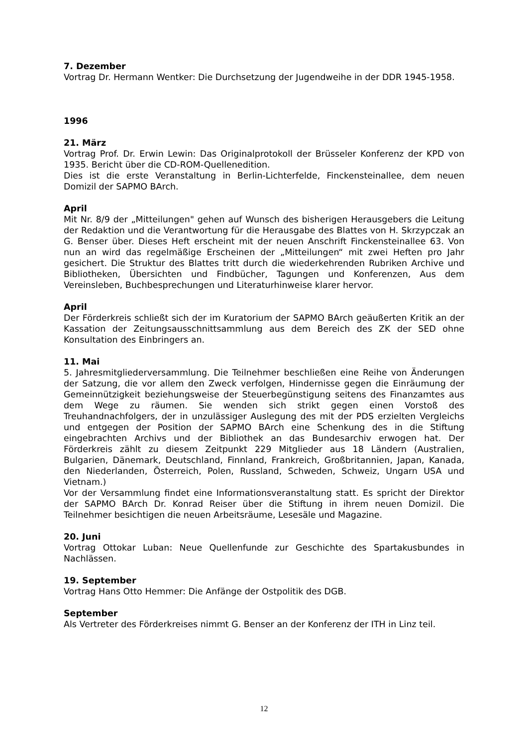7. Dezember
Vortrag Dr. Hermann Wentker: Die Durchsetzung der Jugendweihe in der DDR 1945-1958.
1996
21. März
Vortrag Prof. Dr. Erwin Lewin: Das Originalprotokoll der Brüsseler Konferenz der KPD von 1935. Bericht über die CD-ROM-Quellenedition.
Dies ist die erste Veranstaltung in Berlin-Lichterfelde, Finckensteinallee, dem neuen Domizil der SAPMO BArch.
April
Mit Nr. 8/9 der „Mitteilungen" gehen auf Wunsch des bisherigen Herausgebers die Leitung der Redaktion und die Verantwortung für die Herausgabe des Blattes von H. Skrzypczak an G. Benser über. Dieses Heft erscheint mit der neuen Anschrift Finckensteinallee 63. Von nun an wird das regelmäßige Erscheinen der „Mitteilungen“ mit zwei Heften pro Jahr gesichert. Die Struktur des Blattes tritt durch die wiederkehrenden Rubriken Archive und Bibliotheken, Übersichten und Findbücher, Tagungen und Konferenzen, Aus dem Vereinsleben, Buchbesprechungen und Literaturhinweise klarer hervor.
April
Der Förderkreis schließt sich der im Kuratorium der SAPMO BArch geäußerten Kritik an der Kassation der Zeitungsausschnittsammlung aus dem Bereich des ZK der SED ohne Konsultation des Einbringers an.
11. Mai
5. Jahresmitgliederversammlung. Die Teilnehmer beschließen eine Reihe von Änderungen der Satzung, die vor allem den Zweck verfolgen, Hindernisse gegen die Einräumung der Gemeinnützigkeit beziehungsweise der Steuerbegünstigung seitens des Finanzamtes aus dem Wege zu räumen. Sie wenden sich strikt gegen einen Vorstoß des Treuhandnachfolgers, der in unzulässiger Auslegung des mit der PDS erzielten Vergleichs und entgegen der Position der SAPMO BArch eine Schenkung des in die Stiftung eingebrachten Archivs und der Bibliothek an das Bundesarchiv erwogen hat. Der Förderkreis zählt zu diesem Zeitpunkt 229 Mitglieder aus 18 Ländern (Australien, Bulgarien, Dänemark, Deutschland, Finnland, Frankreich, Großbritannien, Japan, Kanada, den Niederlanden, Österreich, Polen, Russland, Schweden, Schweiz, Ungarn USA und Vietnam.)
Vor der Versammlung findet eine Informationsveranstaltung statt. Es spricht der Direktor der SAPMO BArch Dr. Konrad Reiser über die Stiftung in ihrem neuen Domizil. Die Teilnehmer besichtigen die neuen Arbeitsräume, Lesesäle und Magazine.
20. Juni
Vortrag Ottokar Luban: Neue Quellenfunde zur Geschichte des Spartakusbundes in Nachlässen.
19. September
Vortrag Hans Otto Hemmer: Die Anfänge der Ostpolitik des DGB.
September
Als Vertreter des Förderkreises nimmt G. Benser an der Konferenz der ITH in Linz teil.
12